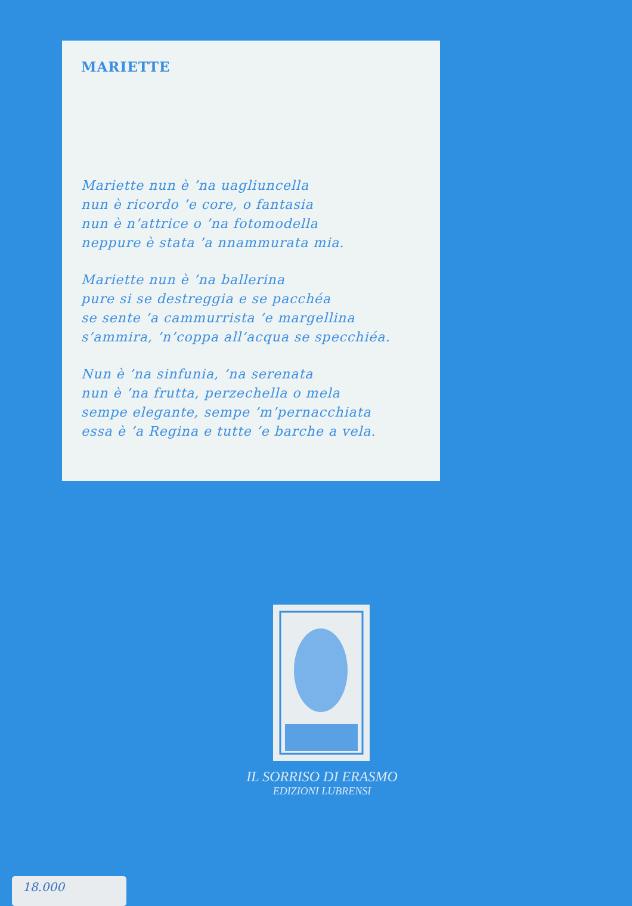MARIETTE
Mariette nun è ’na uagliuncella
nun è ricordo ’e core, o fantasia
nun è n’attrice o ’na fotomodella
neppure è stata ’a nnammurata mia.
Mariette nun è ’na ballerina
pure si se destreggia e se pacchéa
se sente ’a cammurrista ’e margellina
s’ammira, ’n’coppa all’acqua se specchiéa.
Nun è ’na sinfunia, ’na serenata
nun è ’na frutta, perzechella o mela
sempe elegante, sempe ’m’pernacchiata
essa è ’a Regina e tutte ’e barche a vela.
IL SORRISO DI ERASMO
EDIZIONI LUBRENSI
18.000